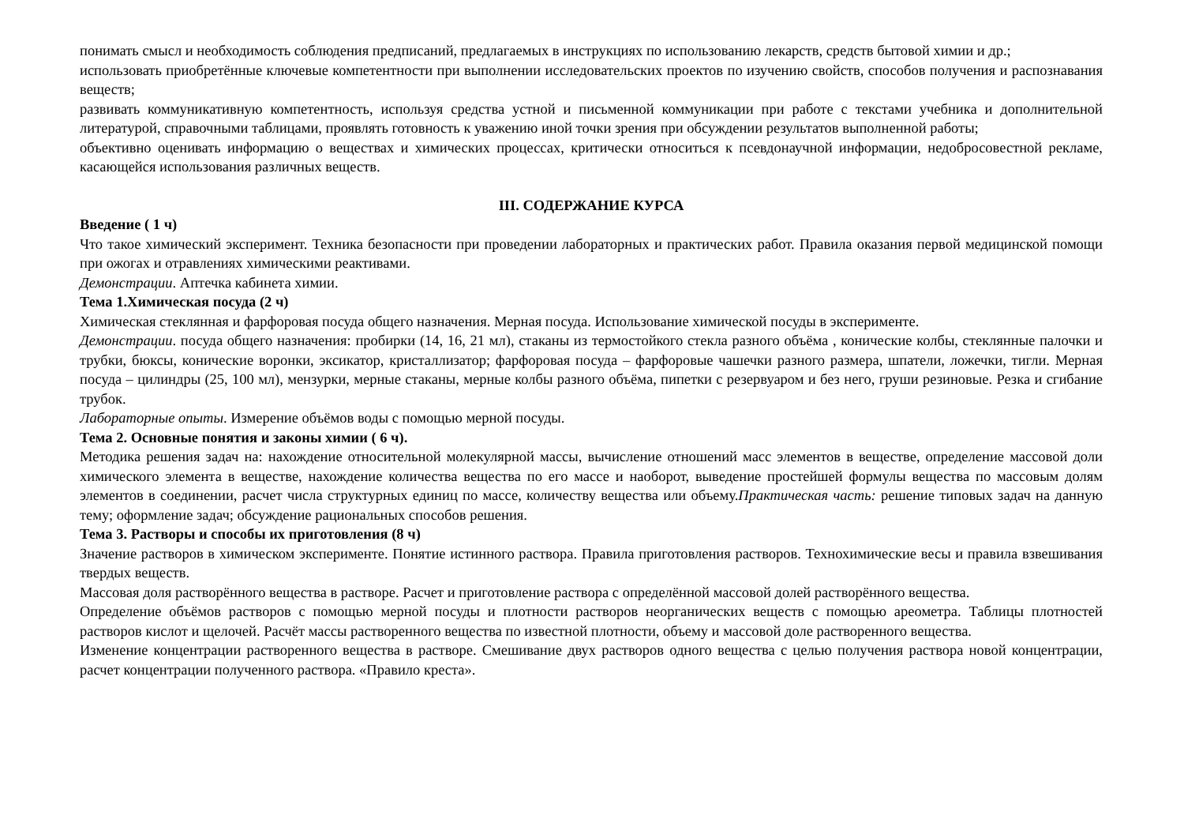понимать смысл и необходимость соблюдения предписаний, предлагаемых в инструкциях по использованию лекарств, средств бытовой химии и др.;
использовать приобретённые ключевые компетентности при выполнении исследовательских проектов по изучению свойств, способов получения и распознавания веществ;
развивать коммуникативную компетентность, используя средства устной и письменной коммуникации при работе с текстами учебника и дополнительной литературой, справочными таблицами, проявлять готовность к уважению иной точки зрения при обсуждении результатов выполненной работы;
объективно оценивать информацию о веществах и химических процессах, критически относиться к псевдонаучной информации, недобросовестной рекламе, касающейся использования различных веществ.
III. СОДЕРЖАНИЕ КУРСА
Введение ( 1 ч)
Что такое химический эксперимент. Техника безопасности при проведении лабораторных и практических работ. Правила оказания первой медицинской помощи при ожогах и отравлениях химическими реактивами.
Демонстрации. Аптечка кабинета химии.
Тема 1.Химическая посуда (2 ч)
Химическая стеклянная и фарфоровая посуда общего назначения. Мерная посуда. Использование химической посуды в эксперименте.
Демонстрации. посуда общего назначения: пробирки (14, 16, 21 мл), стаканы из термостойкого стекла разного объёма , конические колбы, стеклянные палочки и трубки, бюксы, конические воронки, эксикатор, кристаллизатор; фарфоровая посуда – фарфоровые чашечки разного размера, шпатели, ложечки, тигли. Мерная посуда – цилиндры (25, 100 мл), мензурки, мерные стаканы, мерные колбы разного объёма, пипетки с резервуаром и без него, груши резиновые. Резка и сгибание трубок.
Лабораторные опыты. Измерение объёмов воды с помощью мерной посуды.
Тема 2. Основные понятия и законы химии ( 6 ч).
Методика решения задач на: нахождение относительной молекулярной массы, вычисление отношений масс элементов в веществе, определение массовой доли химического элемента в веществе, нахождение количества вещества по его массе и наоборот, выведение простейшей формулы вещества по массовым долям элементов в соединении, расчет числа структурных единиц по массе, количеству вещества или объему.Практическая часть: решение типовых задач на данную тему; оформление задач; обсуждение рациональных способов решения.
Тема 3. Растворы и способы их приготовления (8 ч)
Значение растворов в химическом эксперименте. Понятие истинного раствора. Правила приготовления растворов. Технохимические весы и правила взвешивания твердых веществ.
Массовая доля растворённого вещества в растворе. Расчет и приготовление раствора с определённой массовой долей растворённого вещества.
Определение объёмов растворов с помощью мерной посуды и плотности растворов неорганических веществ с помощью ареометра. Таблицы плотностей растворов кислот и щелочей. Расчёт массы растворенного вещества по известной плотности, объему и массовой доле растворенного вещества.
Изменение концентрации растворенного вещества в растворе. Смешивание двух растворов одного вещества с целью получения раствора новой концентрации, расчет концентрации полученного раствора. «Правило креста».